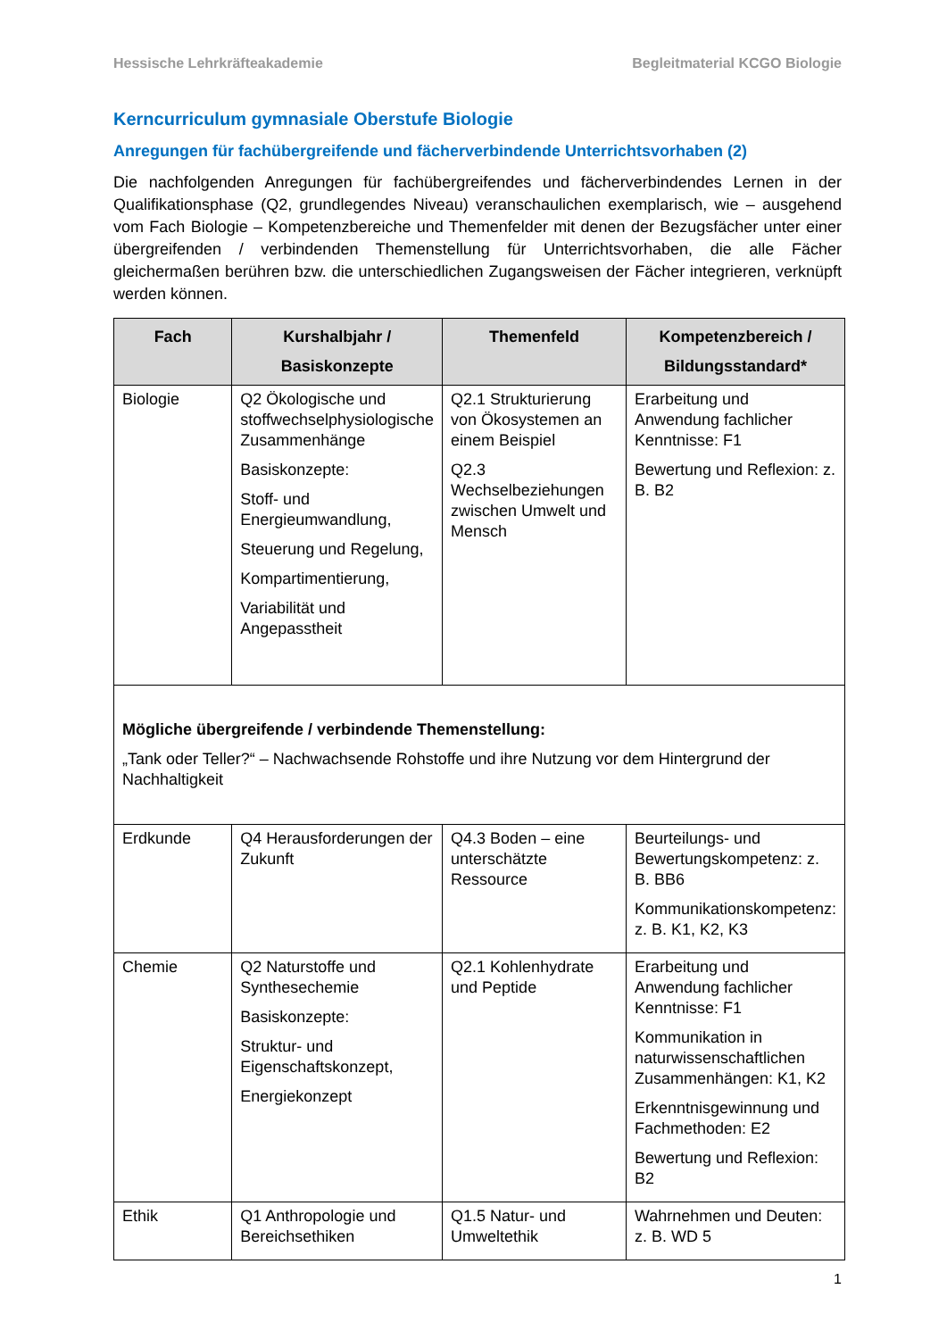Hessische Lehrkräfteakademie Begleitmaterial KCGO Biologie
Kerncurriculum gymnasiale Oberstufe Biologie
Anregungen für fachübergreifende und fächerverbindende Unterrichtsvorhaben (2)
Die nachfolgenden Anregungen für fachübergreifendes und fächerverbindendes Lernen in der Qualifikationsphase (Q2, grundlegendes Niveau) veranschaulichen exemplarisch, wie – ausgehend vom Fach Biologie – Kompetenzbereiche und Themenfelder mit denen der Bezugsfächer unter einer übergreifenden / verbindenden Themenstellung für Unterrichtsvorhaben, die alle Fächer gleichermaßen berühren bzw. die unterschiedlichen Zugangsweisen der Fächer integrieren, verknüpft werden können.
| Fach | Kurshalbjahr / Basiskonzepte | Themenfeld | Kompetenzbereich / Bildungsstandard* |
| --- | --- | --- | --- |
| Biologie | Q2 Ökologische und stoffwechselphysiologische Zusammenhänge Basiskonzepte: Stoff- und Energieumwandlung, Steuerung und Regelung, Kompartimentierung, Variabilität und Angepasstheit | Q2.1 Strukturierung von Ökosystemen an einem Beispiel Q2.3 Wechselbeziehungen zwischen Umwelt und Mensch | Erarbeitung und Anwendung fachlicher Kenntnisse: F1 Bewertung und Reflexion: z. B. B2 |
| Mögliche übergreifende / verbindende Themenstellung: „Tank oder Teller?“ – Nachwachsende Rohstoffe und ihre Nutzung vor dem Hintergrund der Nachhaltigkeit | | | |
| Erdkunde | Q4 Herausforderungen der Zukunft | Q4.3 Boden – eine unterschätzte Ressource | Beurteilungs- und Bewertungskompetenz: z. B. BB6 Kommunikationskompetenz: z. B. K1, K2, K3 |
| Chemie | Q2 Naturstoffe und Synthesechemie Basiskonzepte: Struktur- und Eigenschaftskonzept, Energiekonzept | Q2.1 Kohlenhydrate und Peptide | Erarbeitung und Anwendung fachlicher Kenntnisse: F1 Kommunikation in naturwissenschaftlichen Zusammenhängen: K1, K2 Erkenntnisgewinnung und Fachmethoden: E2 Bewertung und Reflexion: B2 |
| Ethik | Q1 Anthropologie und Bereichsethiken | Q1.5 Natur- und Umweltethik | Wahrnehmen und Deuten: z. B. WD 5 |
1